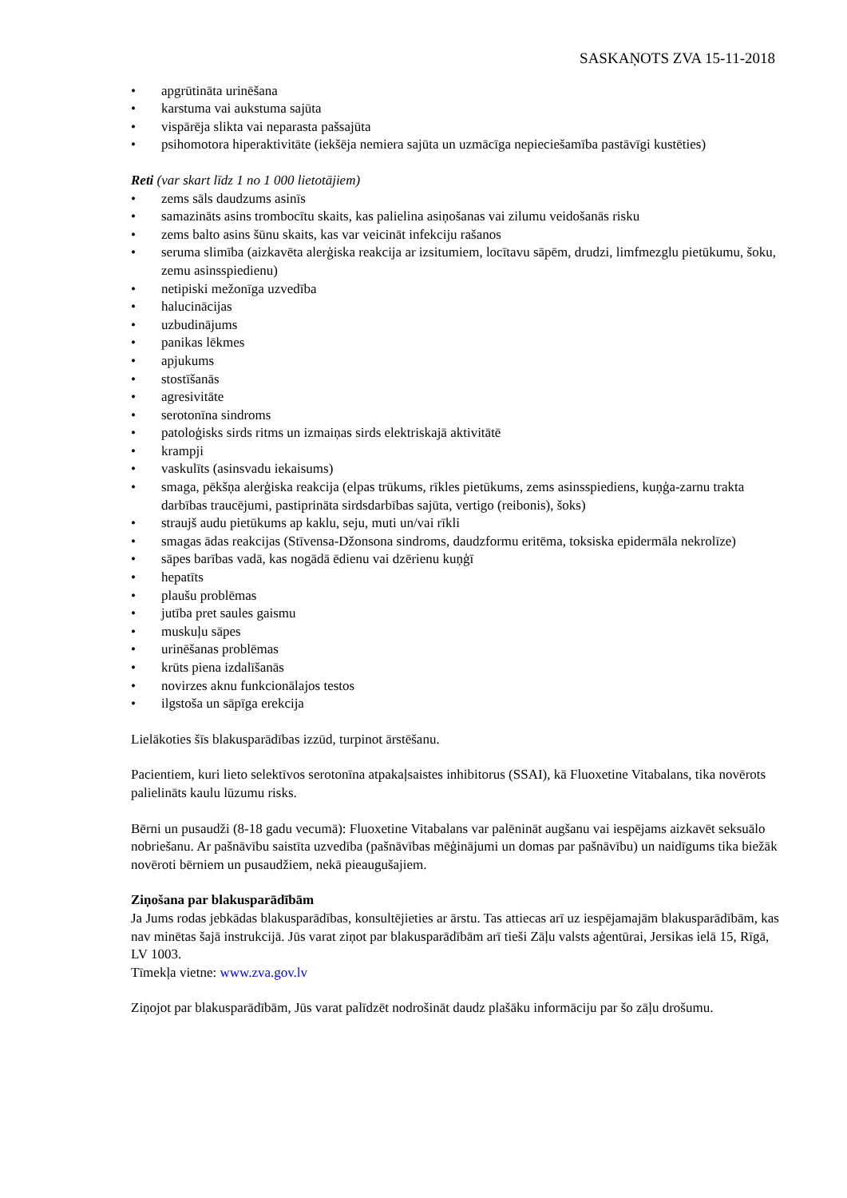SASKAŅOTS ZVA 15-11-2018
• apgrūtināta urinēšana
• karstuma vai aukstuma sajūta
• vispārēja slikta vai neparasta pašsajūta
• psihomotora hiperaktivitāte (iekšēja nemiera sajūta un uzmācīga nepieciešamība pastāvīgi kustēties)
Reti (var skart līdz 1 no 1 000 lietotājiem)
• zems sāls daudzums asinīs
• samazināts asins trombocītu skaits, kas palielina asiņošanas vai zilumu veidošanās risku
• zems balto asins šūnu skaits, kas var veicināt infekciju rašanos
• seruma slimība (aizkavēta alerģiska reakcija ar izsitumiem, locītavu sāpēm, drudzi, limfmezglu pietūkumu, šoku, zemu asinsspiedienu)
• netipiski mežonīga uzvedība
• halucinācijas
• uzbudinājums
• panikas lēkmes
• apjukums
• stostīšanās
• agresivitāte
• serotonīna sindroms
• patoloģisks sirds ritms un izmaiņas sirds elektriskajā aktivitātē
• krampji
• vaskulīts (asinsvadu iekaisums)
• smaga, pēkšņa alerģiska reakcija (elpas trūkums, rīkles pietūkums, zems asinsspiediens, kuņģa-zarnu trakta darbības traucējumi, pastiprināta sirdsdarbības sajūta, vertigo (reibonis), šoks)
• straujš audu pietūkums ap kaklu, seju, muti un/vai rīkli
• smagas ādas reakcijas (Stīvensa-Džonsona sindroms, daudzformu eritēma, toksiska epidermāla nekrolīze)
• sāpes barības vadā, kas nogādā ēdienu vai dzērienu kuņģī
• hepatīts
• plaušu problēmas
• jutība pret saules gaismu
• muskuļu sāpes
• urinēšanas problēmas
• krūts piena izdalīšanās
• novirzes aknu funkcionālajos testos
• ilgstoša un sāpīga erekcija
Lielākoties šīs blakusparādības izzūd, turpinot ārstēšanu.
Pacientiem, kuri lieto selektīvos serotonīna atpakaļsaistes inhibitorus (SSAI), kā Fluoxetine Vitabalans, tika novērots palielināts kaulu lūzumu risks.
Bērni un pusaudži (8-18 gadu vecumā): Fluoxetine Vitabalans var palēnināt augšanu vai iespējams aizkavēt seksuālo nobriešanu. Ar pašnāvību saistīta uzvedība (pašnāvības mēģinājumi un domas par pašnāvību) un naidīgums tika biežāk novēroti bērniem un pusaudžiem, nekā pieaugušajiem.
Ziņošana par blakusparādībām
Ja Jums rodas jebkādas blakusparādības, konsultējieties ar ārstu. Tas attiecas arī uz iespējamajām blakusparādībām, kas nav minētas šajā instrukcijā. Jūs varat ziņot par blakusparādībām arī tieši Zāļu valsts aģentūrai, Jersikas ielā 15, Rīgā, LV 1003.
Tīmekļa vietne: www.zva.gov.lv
Ziņojot par blakusparādībām, Jūs varat palīdzēt nodrošināt daudz plašāku informāciju par šo zāļu drošumu.